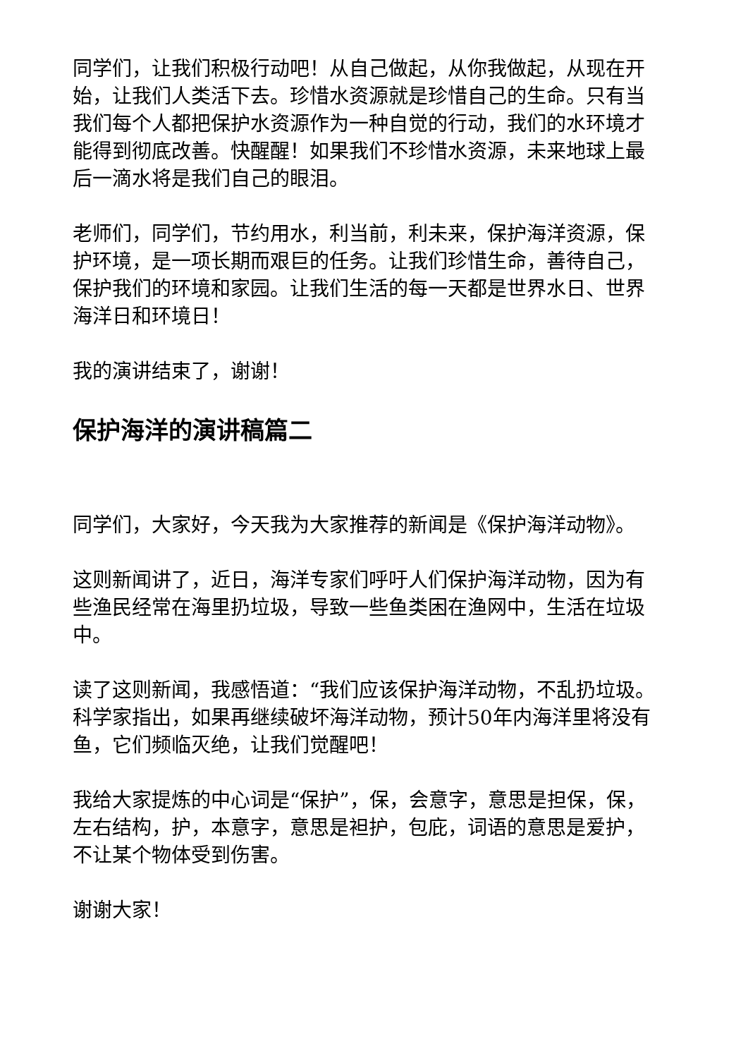同学们，让我们积极行动吧！从自己做起，从你我做起，从现在开始，让我们人类活下去。珍惜水资源就是珍惜自己的生命。只有当我们每个人都把保护水资源作为一种自觉的行动，我们的水环境才能得到彻底改善。快醒醒！如果我们不珍惜水资源，未来地球上最后一滴水将是我们自己的眼泪。
老师们，同学们，节约用水，利当前，利未来，保护海洋资源，保护环境，是一项长期而艰巨的任务。让我们珍惜生命，善待自己，保护我们的环境和家园。让我们生活的每一天都是世界水日、世界海洋日和环境日！
我的演讲结束了，谢谢！
保护海洋的演讲稿篇二
同学们，大家好，今天我为大家推荐的新闻是《保护海洋动物》。
这则新闻讲了，近日，海洋专家们呼吁人们保护海洋动物，因为有些渔民经常在海里扔垃圾，导致一些鱼类困在渔网中，生活在垃圾中。
读了这则新闻，我感悟道：“我们应该保护海洋动物，不乱扔垃圾。科学家指出，如果再继续破坏海洋动物，预计50年内海洋里将没有鱼，它们频临灭绝，让我们觉醒吧！
我给大家提炼的中心词是“保护”，保，会意字，意思是担保，保，左右结构，护，本意字，意思是袒护，包庇，词语的意思是爱护，不让某个物体受到伤害。
谢谢大家！